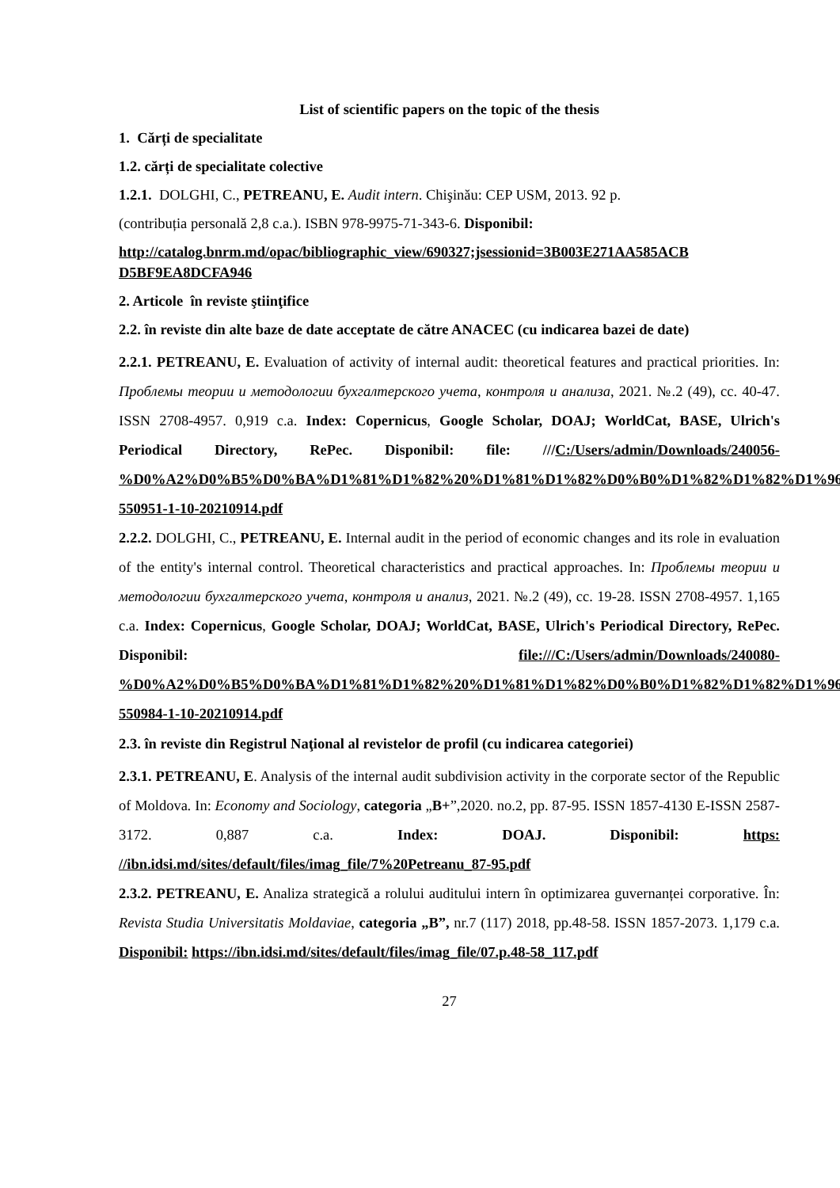List of scientific papers on the topic of the thesis
1. Cărți de specialitate
1.2. cărți de specialitate colective
1.2.1. DOLGHI, C., PETREANU, E. Audit intern. Chişinău: CEP USM, 2013. 92 p.
(contribuția personală 2,8 c.a.). ISBN 978-9975-71-343-6. Disponibil:
http://catalog.bnrm.md/opac/bibliographic_view/690327;jsessionid=3B003E271AA585ACB D5BF9EA8DCFA946
2. Articole în reviste ştiinţifice
2.2. în reviste din alte baze de date acceptate de către ANACEC (cu indicarea bazei de date)
2.2.1. PETREANU, E. Evaluation of activity of internal audit: theoretical features and practical priorities. In: Проблемы теории и методологии бухгалтерского учета, контроля и анализа, 2021. №.2 (49), сс. 40-47. ISSN 2708-4957. 0,919 c.a. Index: Copernicus, Google Scholar, DOAJ; WorldCat, BASE, Ulrich's Periodical Directory, RePec. Disponibil: file: ///C:/Users/admin/Downloads/240056-%D0%A2%D0%B5%D0%BA%D1%81%D1%82%20%D1%81%D1%82%D0%B0%D1%82%D1%82%D1%96-550951-1-10-20210914.pdf
2.2.2. DOLGHI, C., PETREANU, E. Internal audit in the period of economic changes and its role in evaluation of the entity's internal control. Theoretical characteristics and practical approaches. In: Проблемы теории и методологии бухгалтерского учета, контроля и анализ, 2021. №.2 (49), сс. 19-28. ISSN 2708-4957. 1,165 c.a. Index: Copernicus, Google Scholar, DOAJ; WorldCat, BASE, Ulrich's Periodical Directory, RePec. Disponibil: file:///C:/Users/admin/Downloads/240080-%D0%A2%D0%B5%D0%BA%D1%81%D1%82%20%D1%81%D1%82%D0%B0%D1%82%D1%82%D1%96-550984-1-10-20210914.pdf
2.3. în reviste din Registrul Naţional al revistelor de profil (cu indicarea categoriei)
2.3.1. PETREANU, E. Analysis of the internal audit subdivision activity in the corporate sector of the Republic of Moldova. In: Economy and Sociology, categoria „B+”,2020. no.2, pp. 87-95. ISSN 1857-4130 E-ISSN 2587-3172. 0,887 c.a. Index: DOAJ. Disponibil: https: //ibn.idsi.md/sites/default/files/imag_file/7%20Petreanu_87-95.pdf
2.3.2. PETREANU, E. Analiza strategică a rolului auditului intern în optimizarea guvernanței corporative. În: Revista Studia Universitatis Moldaviae, categoria „B”, nr.7 (117) 2018, pp.48-58. ISSN 1857-2073. 1,179 c.a. Disponibil: https://ibn.idsi.md/sites/default/files/imag_file/07.p.48-58_117.pdf
27